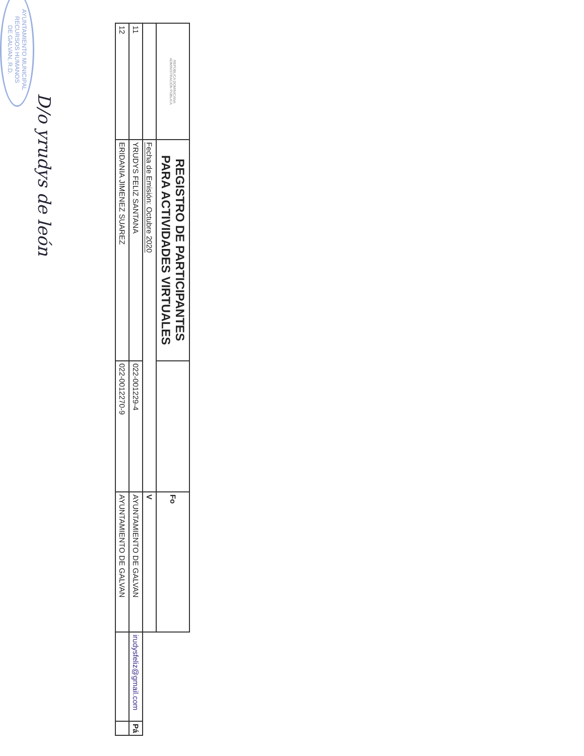| REPÚBLICA DOMINICANA ADMINISTRACIÓN PÚBLICA | REGISTRO DE PARTICIPANTES PARA ACTIVIDADES VIRTUALES | | Fo | | |
| | Fecha de Emisión: Octubre 2020 | | V | | |
| 11 | YRUDYS FELIZ SANTANA | 022-001229-4 | AYUNTAMIENTO DE GALVAN | irudysfeliz@gmail.com | Pá |
| 12 | ERIDANIA JIMENEZ SUAREZ | 022-0012270-9 | AYUNTAMIENTO DE GALVAN | | |
D/o yrudys de león
AYUNTAMIENTO MUNICIPAL
RECURSOS HUMANOS
DE GALVAN, R.D.